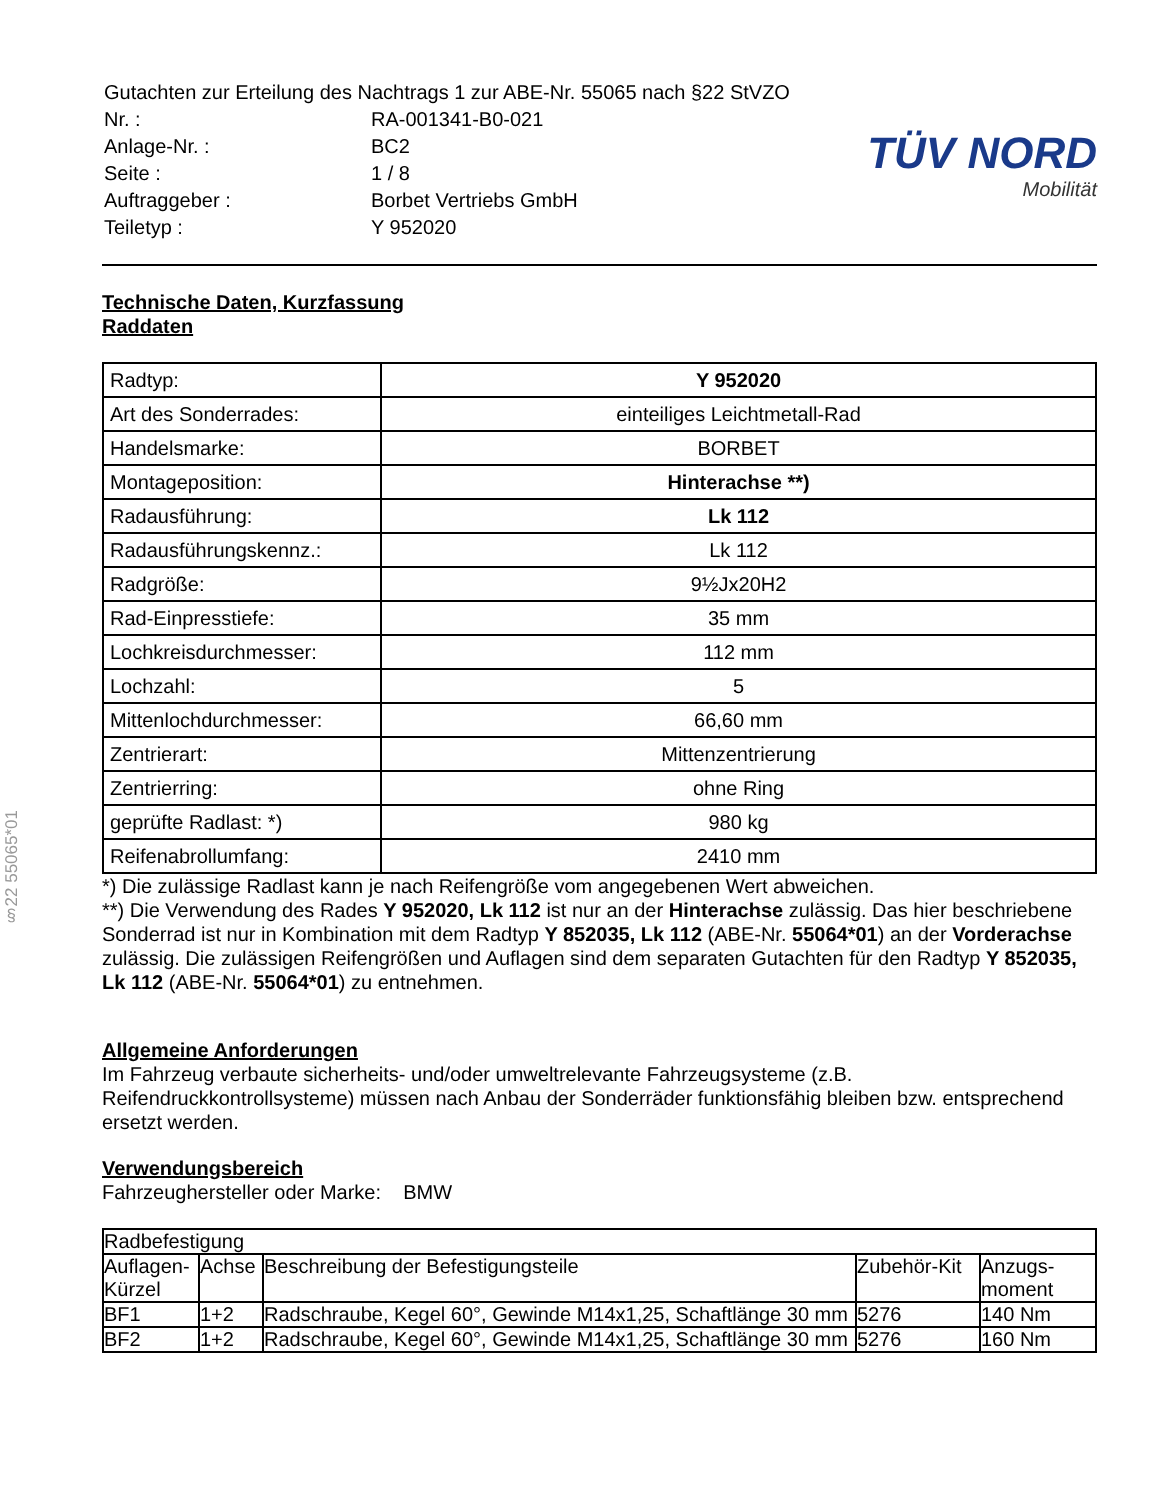§22 55065*01
| Gutachten zur Erteilung des Nachtrags 1 zur ABE-Nr. 55065 nach §22 StVZO | |
| Nr. : | RA-001341-B0-021 |
| Anlage-Nr. : | BC2 |
| Seite : | 1 / 8 |
| Auftraggeber : | Borbet Vertriebs GmbH |
| Teiletyp : | Y 952020 |
TÜV NORD
Mobilität
Technische Daten, Kurzfassung
Raddaten
| Radtyp: | Y 952020 |
| Art des Sonderrades: | einteiliges Leichtmetall-Rad |
| Handelsmarke: | BORBET |
| Montageposition: | Hinterachse **) |
| Radausführung: | Lk 112 |
| Radausführungskennz.: | Lk 112 |
| Radgröße: | 9½Jx20H2 |
| Rad-Einpresstiefe: | 35 mm |
| Lochkreisdurchmesser: | 112 mm |
| Lochzahl: | 5 |
| Mittenlochdurchmesser: | 66,60 mm |
| Zentrierart: | Mittenzentrierung |
| Zentrierring: | ohne Ring |
| geprüfte Radlast: *) | 980 kg |
| Reifenabrollumfang: | 2410 mm |
*) Die zulässige Radlast kann je nach Reifengröße vom angegebenen Wert abweichen.
**) Die Verwendung des Rades Y 952020, Lk 112 ist nur an der Hinterachse zulässig. Das hier beschriebene Sonderrad ist nur in Kombination mit dem Radtyp Y 852035, Lk 112 (ABE-Nr. 55064*01) an der Vorderachse zulässig. Die zulässigen Reifengrößen und Auflagen sind dem separaten Gutachten für den Radtyp Y 852035, Lk 112 (ABE-Nr. 55064*01) zu entnehmen.
Allgemeine Anforderungen
Im Fahrzeug verbaute sicherheits- und/oder umweltrelevante Fahrzeugsysteme (z.B. Reifendruckkontrollsysteme) müssen nach Anbau der Sonderräder funktionsfähig bleiben bzw. entsprechend ersetzt werden.
Verwendungsbereich
Fahrzeughersteller oder Marke: BMW
| Radbefestigung | | | | |
| --- | --- | --- | --- | --- |
| Auflagen-Kürzel | Achse | Beschreibung der Befestigungsteile | Zubehör-Kit | Anzugs-moment |
| BF1 | 1+2 | Radschraube, Kegel 60°, Gewinde M14x1,25, Schaftlänge 30 mm | 5276 | 140 Nm |
| BF2 | 1+2 | Radschraube, Kegel 60°, Gewinde M14x1,25, Schaftlänge 30 mm | 5276 | 160 Nm |